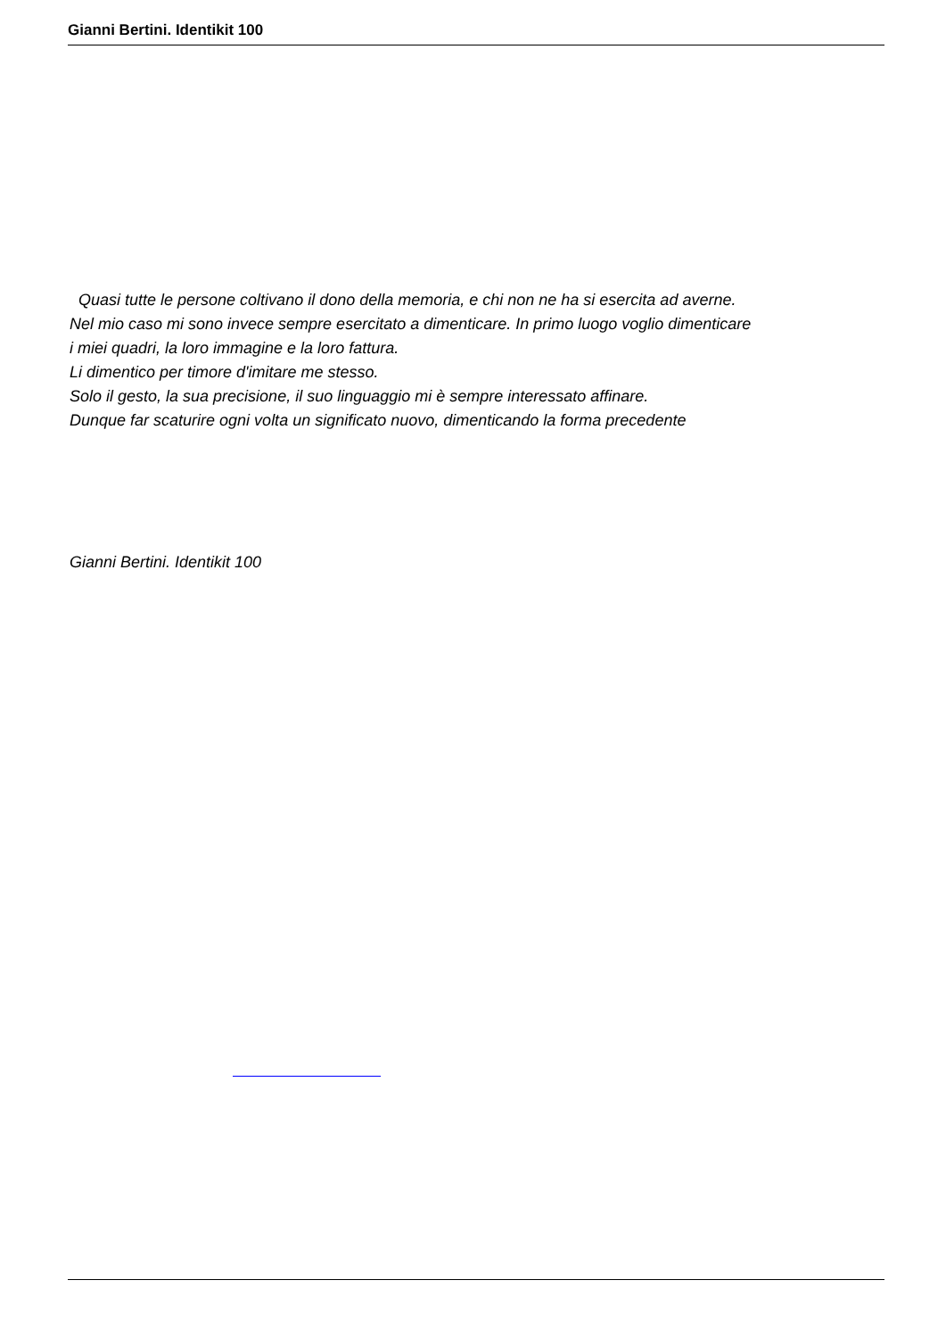Gianni Bertini. Identikit 100
Quasi tutte le persone coltivano il dono della memoria, e chi non ne ha si esercita ad averne.
Nel mio caso mi sono invece sempre esercitato a dimenticare. In primo luogo voglio dimenticare
i miei quadri, la loro immagine e la loro fattura.
Li dimentico per timore d'imitare me stesso.
Solo il gesto, la sua precisione, il suo linguaggio mi è sempre interessato affinare.
Dunque far scaturire ogni volta un significato nuovo, dimenticando la forma precedente
Gianni Bertini. Identikit 100